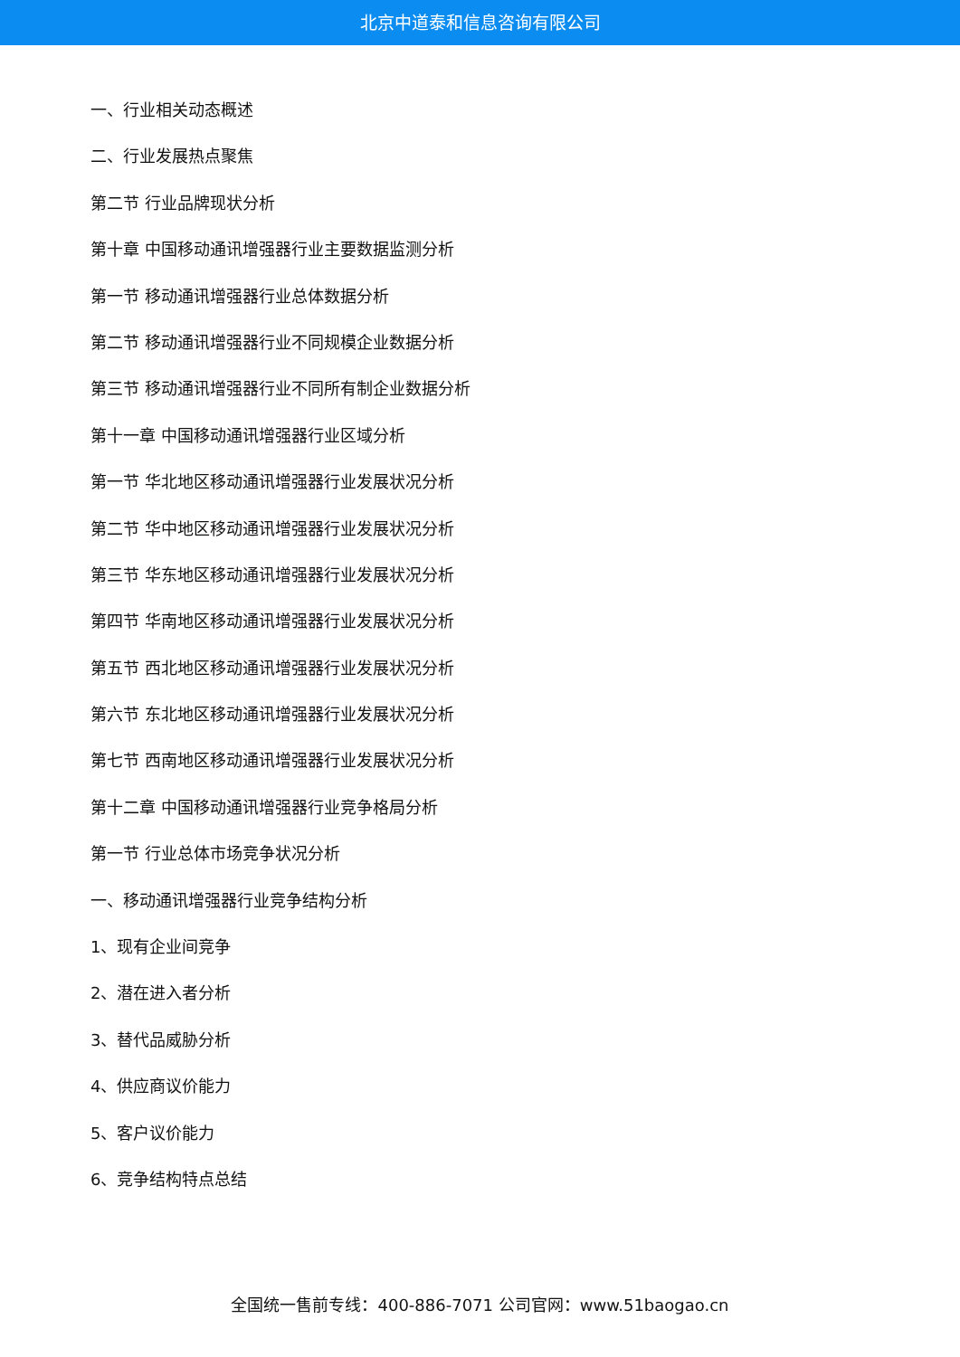北京中道泰和信息咨询有限公司
一、行业相关动态概述
二、行业发展热点聚焦
第二节 行业品牌现状分析
第十章 中国移动通讯增强器行业主要数据监测分析
第一节 移动通讯增强器行业总体数据分析
第二节 移动通讯增强器行业不同规模企业数据分析
第三节 移动通讯增强器行业不同所有制企业数据分析
第十一章 中国移动通讯增强器行业区域分析
第一节 华北地区移动通讯增强器行业发展状况分析
第二节 华中地区移动通讯增强器行业发展状况分析
第三节 华东地区移动通讯增强器行业发展状况分析
第四节 华南地区移动通讯增强器行业发展状况分析
第五节 西北地区移动通讯增强器行业发展状况分析
第六节 东北地区移动通讯增强器行业发展状况分析
第七节 西南地区移动通讯增强器行业发展状况分析
第十二章 中国移动通讯增强器行业竞争格局分析
第一节 行业总体市场竞争状况分析
一、移动通讯增强器行业竞争结构分析
1、现有企业间竞争
2、潜在进入者分析
3、替代品威胁分析
4、供应商议价能力
5、客户议价能力
6、竞争结构特点总结
全国统一售前专线：400-886-7071 公司官网：www.51baogao.cn